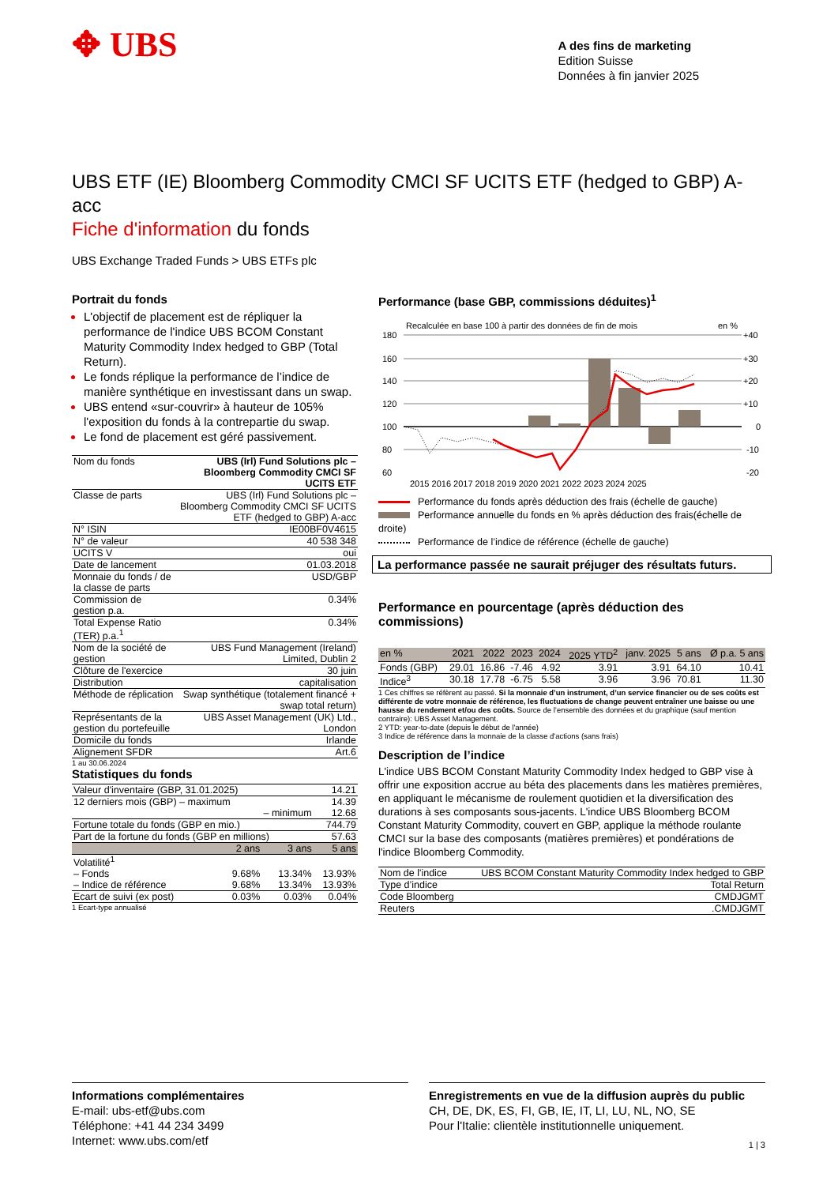✥ UBS
A des fins de marketing
Edition Suisse
Données à fin janvier 2025
UBS ETF (IE) Bloomberg Commodity CMCI SF UCITS ETF (hedged to GBP) A-acc
Fiche d'information du fonds
UBS Exchange Traded Funds > UBS ETFs plc
Portrait du fonds
L'objectif de placement est de répliquer la performance de l'indice UBS BCOM Constant Maturity Commodity Index hedged to GBP (Total Return).
Le fonds réplique la performance de l’indice de manière synthétique en investissant dans un swap.
UBS entend «sur-couvrir» à hauteur de 105% l'exposition du fonds à la contrepartie du swap.
Le fond de placement est géré passivement.
| Nom du fonds | UBS (Irl) Fund Solutions plc – Bloomberg Commodity CMCI SF UCITS ETF |
| Classe de parts | UBS (Irl) Fund Solutions plc – Bloomberg Commodity CMCI SF UCITS ETF (hedged to GBP) A-acc |
| N° ISIN | IE00BF0V4615 |
| N° de valeur | 40 538 348 |
| UCITS V | oui |
| Date de lancement | 01.03.2018 |
| Monnaie du fonds / de la classe de parts | USD/GBP |
| Commission de gestion p.a. | 0.34% |
| Total Expense Ratio (TER) p.a.<sup>1</sup> | 0.34% |
| Nom de la société de gestion | UBS Fund Management (Ireland) Limited, Dublin 2 |
| Clôture de l'exercice | 30 juin |
| Distribution | capitalisation |
| Méthode de réplication | Swap synthétique (totalement financé + swap total return) |
| Représentants de la gestion du portefeuille | UBS Asset Management (UK) Ltd., London |
| Domicile du fonds | Irlande |
| Alignement SFDR | Art.6 |
1 au 30.06.2024
Statistiques du fonds
| Valeur d'inventaire (GBP, 31.01.2025) | | | 14.21 |
| 12 derniers mois (GBP) – maximum | | | 14.39 |
| – minimum | | | 12.68 |
| Fortune totale du fonds (GBP en mio.) | | | 744.79 |
| Part de la fortune du fonds (GBP en millions) | | | 57.63 |
| | 2 ans | 3 ans | 5 ans |
| Volatilité<sup>1</sup> | | | |
| – Fonds | 9.68% | 13.34% | 13.93% |
| – Indice de référence | 9.68% | 13.34% | 13.93% |
| Ecart de suivi (ex post) | 0.03% | 0.03% | 0.04% |
1 Ecart-type annualisé
Performance (base GBP, commissions déduites)<sup>1</sup>
Recalculée en base 100 à partir des données de fin de mois
en %
180
160
140
120
100
80
60
+40
+30
+20
+10
0
-10
-20
2015 2016 2017 2018 2019 2020 2021 2022 2023 2024 2025
Performance du fonds après déduction des frais (échelle de gauche)
Performance annuelle du fonds en % après déduction des frais(échelle de droite)
Performance de l’indice de référence (échelle de gauche)
La performance passée ne saurait préjuger des résultats futurs.
Performance en pourcentage (après déduction des commissions)
| en % | 2021 | 2022 | 2023 | 2024 | 2025 YTD<sup>2</sup> | janv. 2025 | 5 ans | Ø p.a. 5 ans |
| --- | --- | --- | --- | --- | --- | --- | --- | --- |
| Fonds (GBP) | 29.01 | 16.86 | -7.46 | 4.92 | 3.91 | 3.91 | 64.10 | 10.41 |
| Indice<sup>3</sup> | 30.18 | 17.78 | -6.75 | 5.58 | 3.96 | 3.96 | 70.81 | 11.30 |
1 Ces chiffres se réfèrent au passé. Si la monnaie d’un instrument, d’un service financier ou de ses coûts est différente de votre monnaie de référence, les fluctuations de change peuvent entraîner une baisse ou une hausse du rendement et/ou des coûts. Source de l’ensemble des données et du graphique (sauf mention contraire): UBS Asset Management.
2 YTD: year-to-date (depuis le début de l'année)
3 Indice de référence dans la monnaie de la classe d'actions (sans frais)
Description de l’indice
L'indice UBS BCOM Constant Maturity Commodity Index hedged to GBP vise à offrir une exposition accrue au béta des placements dans les matières premières, en appliquant le mécanisme de roulement quotidien et la diversification des durations à ses composants sous-jacents. L'indice UBS Bloomberg BCOM Constant Maturity Commodity, couvert en GBP, applique la méthode roulante CMCI sur la base des composants (matières premières) et pondérations de l'indice Bloomberg Commodity.
| Nom de l'indice | UBS BCOM Constant Maturity Commodity Index hedged to GBP |
| Type d’indice | Total Return |
| Code Bloomberg | CMDJGMT |
| Reuters | .CMDJGMT |
Informations complémentaires
E-mail: ubs-etf@ubs.com
Téléphone: +41 44 234 3499
Internet: www.ubs.com/etf
Enregistrements en vue de la diffusion auprès du public
CH, DE, DK, ES, FI, GB, IE, IT, LI, LU, NL, NO, SE
Pour l'Italie: clientèle institutionnelle uniquement.
1 | 3